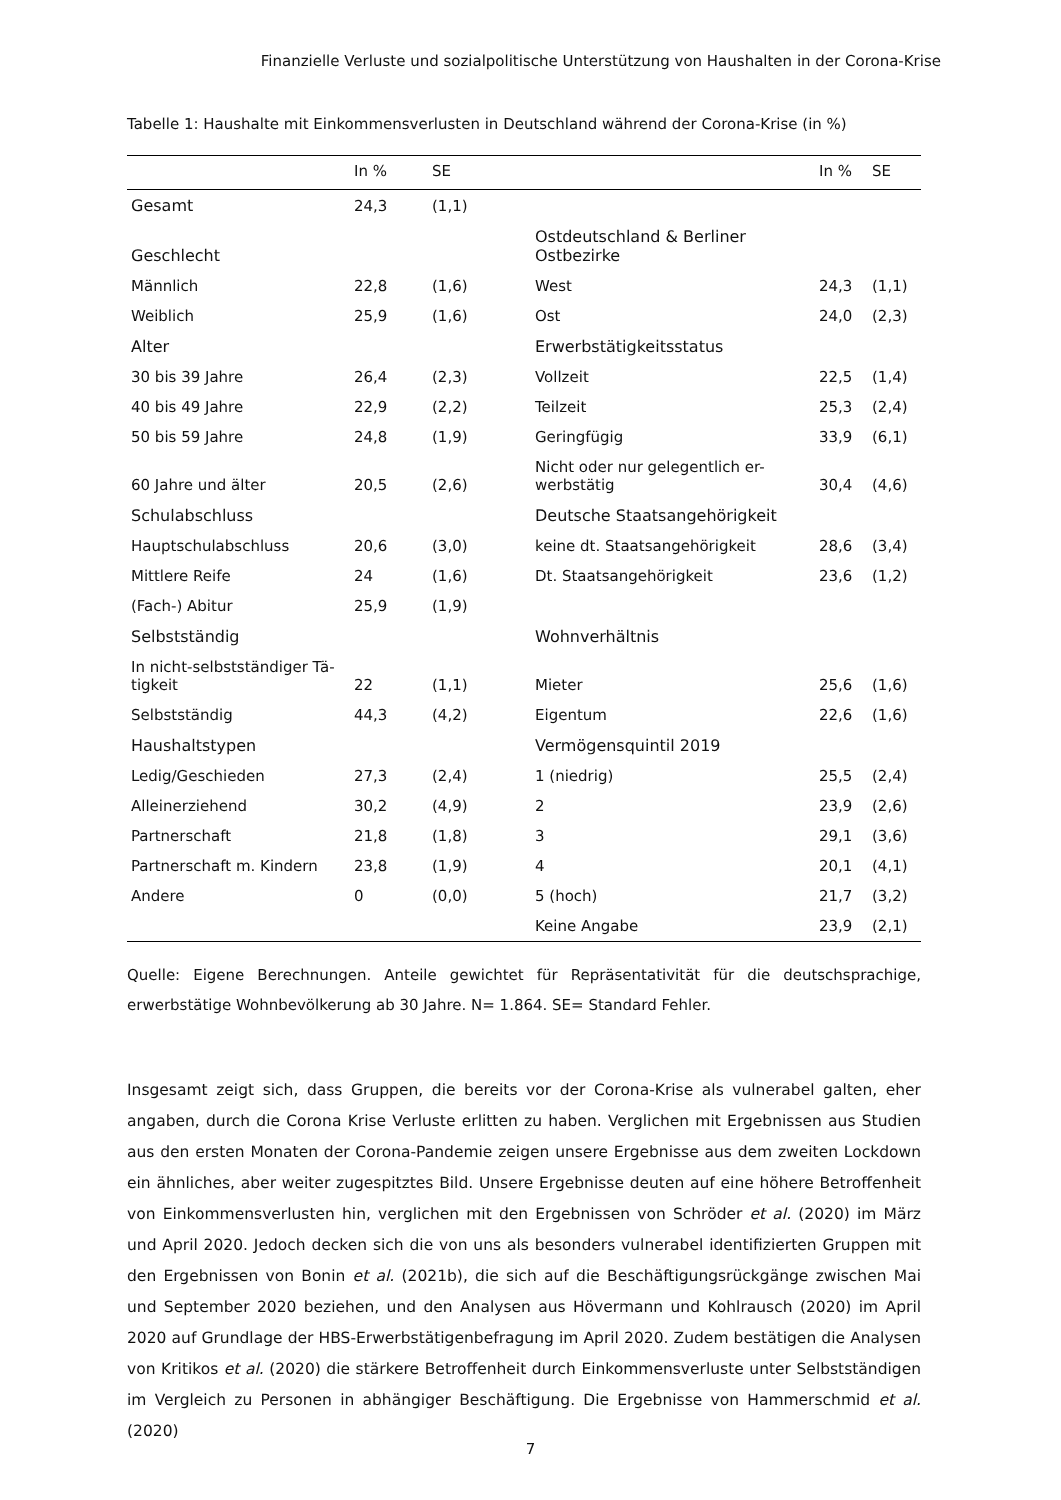Finanzielle Verluste und sozialpolitische Unterstützung von Haushalten in der Corona-Krise
Tabelle 1: Haushalte mit Einkommensverlusten in Deutschland während der Corona-Krise (in %)
| | In % | SE | | In % | SE |
| --- | --- | --- | --- | --- | --- |
| Gesamt | 24,3 | (1,1) | | | |
| Geschlecht | | | Ostdeutschland & Berliner Ostbezirke | | |
| Männlich | 22,8 | (1,6) | West | 24,3 | (1,1) |
| Weiblich | 25,9 | (1,6) | Ost | 24,0 | (2,3) |
| Alter | | | Erwerbstätigkeitsstatus | | |
| 30 bis 39 Jahre | 26,4 | (2,3) | Vollzeit | 22,5 | (1,4) |
| 40 bis 49 Jahre | 22,9 | (2,2) | Teilzeit | 25,3 | (2,4) |
| 50 bis 59 Jahre | 24,8 | (1,9) | Geringfügig | 33,9 | (6,1) |
| 60 Jahre und älter | 20,5 | (2,6) | Nicht oder nur gelegentlich er- werbstätig | 30,4 | (4,6) |
| Schulabschluss | | | Deutsche Staatsangehörigkeit | | |
| Hauptschulabschluss | 20,6 | (3,0) | keine dt. Staatsangehörigkeit | 28,6 | (3,4) |
| Mittlere Reife | 24 | (1,6) | Dt. Staatsangehörigkeit | 23,6 | (1,2) |
| (Fach-) Abitur | 25,9 | (1,9) | | | |
| Selbstständig | | | Wohnverhältnis | | |
| In nicht-selbstständiger Tä- tigkeit | 22 | (1,1) | Mieter | 25,6 | (1,6) |
| Selbstständig | 44,3 | (4,2) | Eigentum | 22,6 | (1,6) |
| Haushaltstypen | | | Vermögensquintil 2019 | | |
| Ledig/Geschieden | 27,3 | (2,4) | 1 (niedrig) | 25,5 | (2,4) |
| Alleinerziehend | 30,2 | (4,9) | 2 | 23,9 | (2,6) |
| Partnerschaft | 21,8 | (1,8) | 3 | 29,1 | (3,6) |
| Partnerschaft m. Kindern | 23,8 | (1,9) | 4 | 20,1 | (4,1) |
| Andere | 0 | (0,0) | 5 (hoch) | 21,7 | (3,2) |
| | | | Keine Angabe | 23,9 | (2,1) |
Quelle: Eigene Berechnungen. Anteile gewichtet für Repräsentativität für die deutschsprachige, erwerbstätige Wohnbevölkerung ab 30 Jahre. N= 1.864. SE= Standard Fehler.
Insgesamt zeigt sich, dass Gruppen, die bereits vor der Corona-Krise als vulnerabel galten, eher angaben, durch die Corona Krise Verluste erlitten zu haben. Verglichen mit Ergebnissen aus Studien aus den ersten Monaten der Corona-Pandemie zeigen unsere Ergebnisse aus dem zweiten Lockdown ein ähnliches, aber weiter zugespitztes Bild. Unsere Ergebnisse deuten auf eine höhere Betroffenheit von Einkommensverlusten hin, verglichen mit den Ergebnissen von Schröder et al. (2020) im März und April 2020. Jedoch decken sich die von uns als besonders vulnerabel identifizierten Gruppen mit den Ergebnissen von Bonin et al. (2021b), die sich auf die Beschäftigungsrückgänge zwischen Mai und September 2020 beziehen, und den Analysen aus Hövermann und Kohlrausch (2020) im April 2020 auf Grundlage der HBS-Erwerbstätigenbefragung im April 2020. Zudem bestätigen die Analysen von Kritikos et al. (2020) die stärkere Betroffenheit durch Einkommensverluste unter Selbstständigen im Vergleich zu Personen in abhängiger Beschäftigung. Die Ergebnisse von Hammerschmid et al. (2020)
7